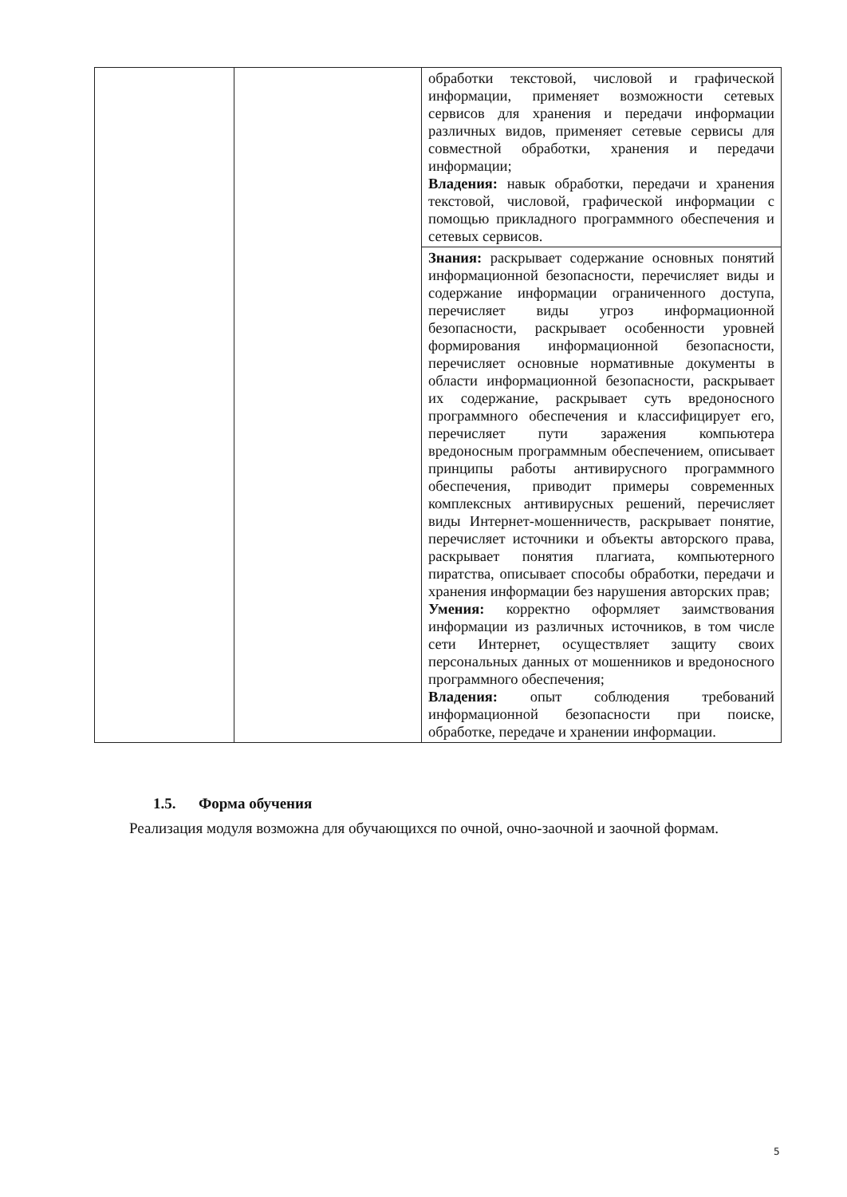| | | обработки текстовой, числовой и графической информации, применяет возможности сетевых сервисов для хранения и передачи информации различных видов, применяет сетевые сервисы для совместной обработки, хранения и передачи информации; Владения: навык обработки, передачи и хранения текстовой, числовой, графической информации с помощью прикладного программного обеспечения и сетевых сервисов. |
| | | Знания: раскрывает содержание основных понятий информационной безопасности, перечисляет виды и содержание информации ограниченного доступа, перечисляет виды угроз информационной безопасности, раскрывает особенности уровней формирования информационной безопасности, перечисляет основные нормативные документы в области информационной безопасности, раскрывает их содержание, раскрывает суть вредоносного программного обеспечения и классифицирует его, перечисляет пути заражения компьютера вредоносным программным обеспечением, описывает принципы работы антивирусного программного обеспечения, приводит примеры современных комплексных антивирусных решений, перечисляет виды Интернет-мошенничеств, раскрывает понятие, перечисляет источники и объекты авторского права, раскрывает понятия плагиата, компьютерного пиратства, описывает способы обработки, передачи и хранения информации без нарушения авторских прав; Умения: корректно оформляет заимствования информации из различных источников, в том числе сети Интернет, осуществляет защиту своих персональных данных от мошенников и вредоносного программного обеспечения; Владения: опыт соблюдения требований информационной безопасности при поиске, обработке, передаче и хранении информации. |
1.5. Форма обучения
Реализация модуля возможна для обучающихся по очной, очно-заочной и заочной формам.
5